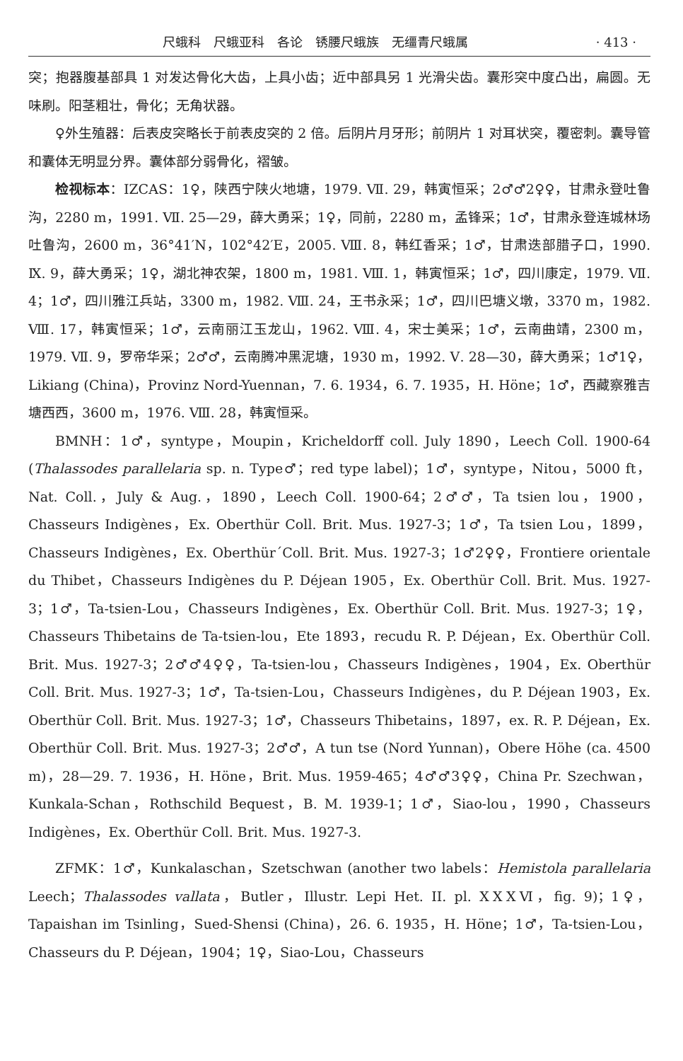尺蛾科　尺蛾亚科　各论　锈腰尺蛾族　无缰青尺蛾属 · 413 ·
突；抱器腹基部具 1 对发达骨化大齿，上具小齿；近中部具另 1 光滑尖齿。囊形突中度凸出，扁圆。无味刷。阳茎粗壮，骨化；无角状器。
♀外生殖器：后表皮突略长于前表皮突的 2 倍。后阴片月牙形；前阴片 1 对耳状突，覆密刺。囊导管和囊体无明显分界。囊体部分弱骨化，褶皱。
检视标本：IZCAS：1♀，陕西宁陕火地塘，1979. Ⅶ. 29，韩寅恒采；2♂♂2♀♀，甘肃永登吐鲁沟，2280 m，1991. Ⅶ. 25—29，薛大勇采；1♀，同前，2280 m，孟锋采；1♂，甘肃永登连城林场吐鲁沟，2600 m，36°41′N，102°42′E，2005. Ⅷ. 8，韩红香采；1♂，甘肃迭部腊子口，1990. Ⅸ. 9，薛大勇采；1♀，湖北神农架，1800 m，1981. Ⅷ. 1，韩寅恒采；1♂，四川康定，1979. Ⅶ. 4；1♂，四川雅江兵站，3300 m，1982. Ⅷ. 24，王书永采；1♂，四川巴塘义墩，3370 m，1982. Ⅷ. 17，韩寅恒采；1♂，云南丽江玉龙山，1962. Ⅷ. 4，宋士美采；1♂，云南曲靖，2300 m，1979. Ⅶ. 9，罗帝华采；2♂♂，云南腾冲黑泥塘，1930 m，1992. Ⅴ. 28—30，薛大勇采；1♂1♀，Likiang (China)，Provinz Nord-Yuennan，7. 6. 1934，6. 7. 1935，H. Höne；1♂，西藏察雅吉塘西西，3600 m，1976. Ⅷ. 28，韩寅恒采。
BMNH：1♂，syntype，Moupin，Kricheldorff coll. July 1890，Leech Coll. 1900-64 (Thalassodes parallelaria sp. n. Type♂；red type label)；1♂，syntype，Nitou，5000 ft，Nat. Coll.，July & Aug.，1890，Leech Coll. 1900-64；2♂♂，Ta tsien lou，1900，Chasseurs Indigènes，Ex. Oberthür Coll. Brit. Mus. 1927-3；1♂，Ta tsien Lou，1899，Chasseurs Indigènes，Ex. Oberthür´Coll. Brit. Mus. 1927-3；1♂2♀♀，Frontiere orientale du Thibet，Chasseurs Indigènes du P. Déjean 1905，Ex. Oberthür Coll. Brit. Mus. 1927-3；1♂，Ta-tsien-Lou，Chasseurs Indigènes，Ex. Oberthür Coll. Brit. Mus. 1927-3；1♀，Chasseurs Thibetains de Ta-tsien-lou，Ete 1893，recudu R. P. Déjean，Ex. Oberthür Coll. Brit. Mus. 1927-3；2♂♂4♀♀，Ta-tsien-lou，Chasseurs Indigènes，1904，Ex. Oberthür Coll. Brit. Mus. 1927-3；1♂，Ta-tsien-Lou，Chasseurs Indigènes，du P. Déjean 1903，Ex. Oberthür Coll. Brit. Mus. 1927-3；1♂，Chasseurs Thibetains，1897，ex. R. P. Déjean，Ex. Oberthür Coll. Brit. Mus. 1927-3；2♂♂，A tun tse (Nord Yunnan)，Obere Höhe (ca. 4500 m)，28—29. 7. 1936，H. Höne，Brit. Mus. 1959-465；4♂♂3♀♀，China Pr. Szechwan，Kunkala-Schan，Rothschild Bequest，B. M. 1939-1；1♂，Siao-lou，1990，Chasseurs Indigènes，Ex. Oberthür Coll. Brit. Mus. 1927-3.
ZFMK：1♂，Kunkalaschan，Szetschwan (another two labels：Hemistola parallelaria Leech；Thalassodes vallata，Butler，Illustr. Lepi Het. II. pl. ⅩⅩⅩⅥ，fig. 9)；1♀，Tapaishan im Tsinling，Sued-Shensi (China)，26. 6. 1935，H. Höne；1♂，Ta-tsien-Lou，Chasseurs du P. Déjean，1904；1♀，Siao-Lou，Chasseurs